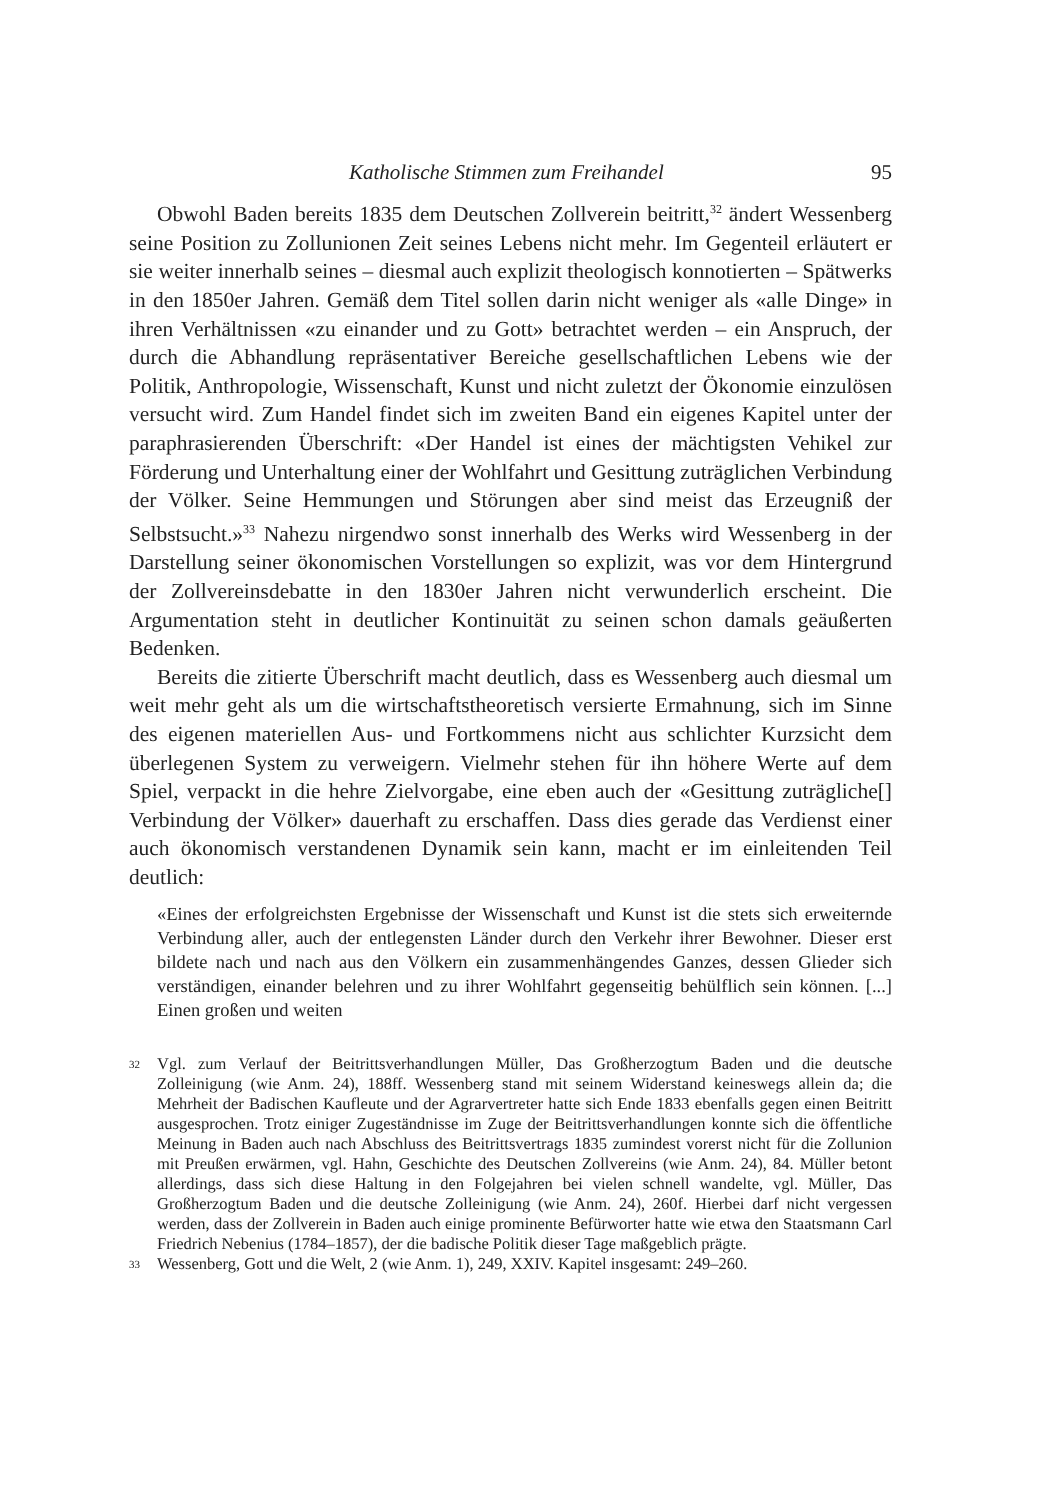Katholische Stimmen zum Freihandel 95
Obwohl Baden bereits 1835 dem Deutschen Zollverein beitritt,<sup>32</sup> ändert Wessenberg seine Position zu Zollunionen Zeit seines Lebens nicht mehr. Im Gegenteil erläutert er sie weiter innerhalb seines – diesmal auch explizit theologisch konnotierten – Spätwerks in den 1850er Jahren. Gemäß dem Titel sollen darin nicht weniger als «alle Dinge» in ihren Verhältnissen «zu einander und zu Gott» betrachtet werden – ein Anspruch, der durch die Abhandlung repräsentativer Bereiche gesellschaftlichen Lebens wie der Politik, Anthropologie, Wissenschaft, Kunst und nicht zuletzt der Ökonomie einzulösen versucht wird. Zum Handel findet sich im zweiten Band ein eigenes Kapitel unter der paraphrasierenden Überschrift: «Der Handel ist eines der mächtigsten Vehikel zur Förderung und Unterhaltung einer der Wohlfahrt und Gesittung zuträglichen Verbindung der Völker. Seine Hemmungen und Störungen aber sind meist das Erzeugniß der Selbstsucht.»<sup>33</sup> Nahezu nirgendwo sonst innerhalb des Werks wird Wessenberg in der Darstellung seiner ökonomischen Vorstellungen so explizit, was vor dem Hintergrund der Zollvereinsdebatte in den 1830er Jahren nicht verwunderlich erscheint. Die Argumentation steht in deutlicher Kontinuität zu seinen schon damals geäußerten Bedenken.
Bereits die zitierte Überschrift macht deutlich, dass es Wessenberg auch diesmal um weit mehr geht als um die wirtschaftstheoretisch versierte Ermahnung, sich im Sinne des eigenen materiellen Aus- und Fortkommens nicht aus schlichter Kurzsicht dem überlegenen System zu verweigern. Vielmehr stehen für ihn höhere Werte auf dem Spiel, verpackt in die hehre Zielvorgabe, eine eben auch der «Gesittung zuträgliche[] Verbindung der Völker» dauerhaft zu erschaffen. Dass dies gerade das Verdienst einer auch ökonomisch verstandenen Dynamik sein kann, macht er im einleitenden Teil deutlich:
«Eines der erfolgreichsten Ergebnisse der Wissenschaft und Kunst ist die stets sich erweiternde Verbindung aller, auch der entlegensten Länder durch den Verkehr ihrer Bewohner. Dieser erst bildete nach und nach aus den Völkern ein zusammenhängendes Ganzes, dessen Glieder sich verständigen, einander belehren und zu ihrer Wohlfahrt gegenseitig behülflich sein können. [...] Einen großen und weiten
32 Vgl. zum Verlauf der Beitrittsverhandlungen Müller, Das Großherzogtum Baden und die deutsche Zolleinigung (wie Anm. 24), 188ff. Wessenberg stand mit seinem Widerstand keineswegs allein da; die Mehrheit der Badischen Kaufleute und der Agrarvertreter hatte sich Ende 1833 ebenfalls gegen einen Beitritt ausgesprochen. Trotz einiger Zugeständnisse im Zuge der Beitrittsverhandlungen konnte sich die öffentliche Meinung in Baden auch nach Abschluss des Beitrittsvertrags 1835 zumindest vorerst nicht für die Zollunion mit Preußen erwärmen, vgl. Hahn, Geschichte des Deutschen Zollvereins (wie Anm. 24), 84. Müller betont allerdings, dass sich diese Haltung in den Folgejahren bei vielen schnell wandelte, vgl. Müller, Das Großherzogtum Baden und die deutsche Zolleinigung (wie Anm. 24), 260f. Hierbei darf nicht vergessen werden, dass der Zollverein in Baden auch einige prominente Befürworter hatte wie etwa den Staatsmann Carl Friedrich Nebenius (1784–1857), der die badische Politik dieser Tage maßgeblich prägte.
33 Wessenberg, Gott und die Welt, 2 (wie Anm. 1), 249, XXIV. Kapitel insgesamt: 249–260.